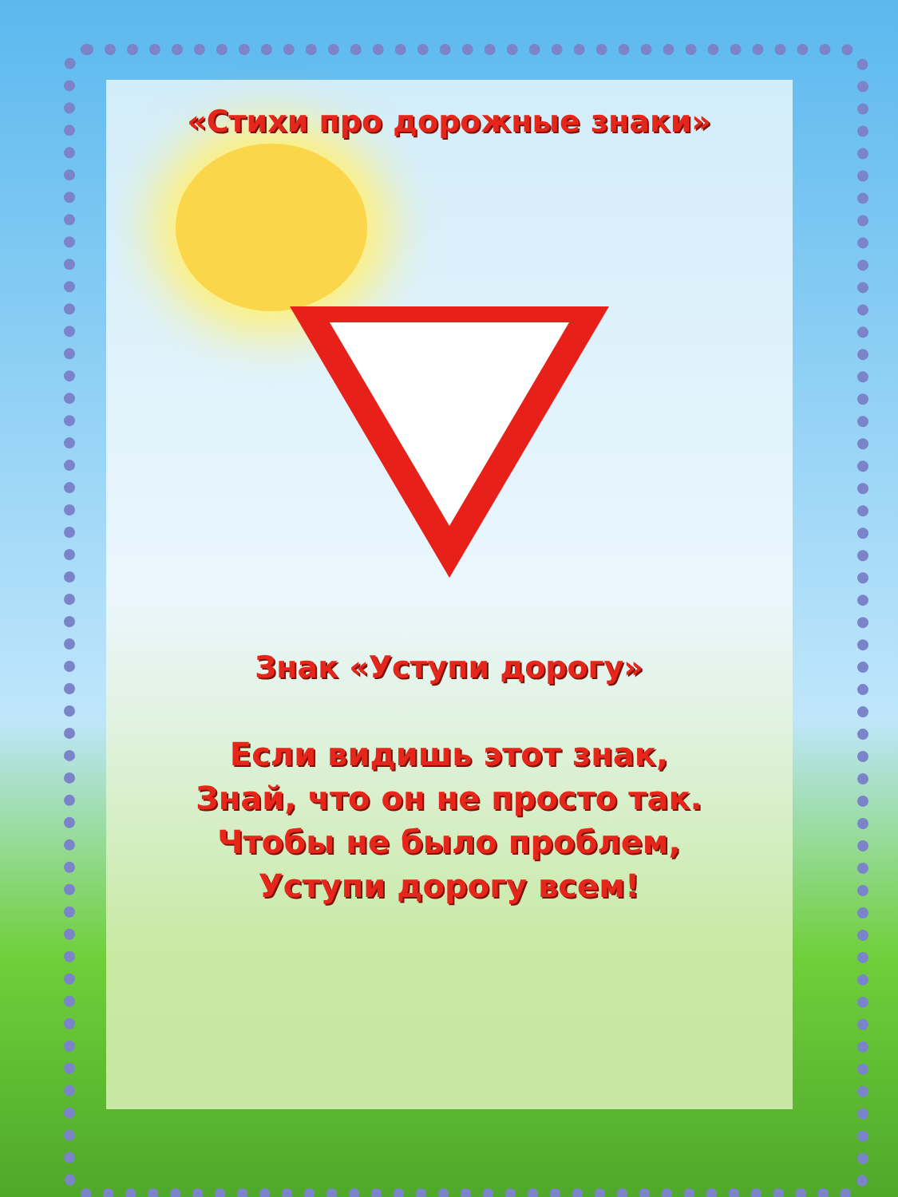«Стихи про дорожные знаки»
Знак «Уступи дорогу»
Если видишь этот знак,
Знай, что он не просто так.
Чтобы не было проблем,
Уступи дорогу всем!